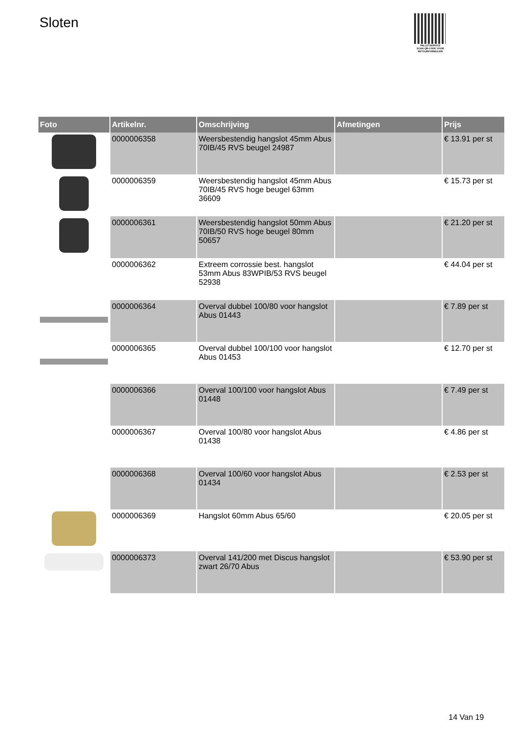Sloten
PALLETSERVICE
SCAN QR-CODE VOOR RETOURFORMULIER
| Foto | Artikelnr. | Omschrijving | Afmetingen | Prijs |
| --- | --- | --- | --- | --- |
| | 0000006358 | Weersbestendig hangslot 45mm Abus 70IB/45 RVS beugel 24987 | | € 13.91 per st |
| | 0000006359 | Weersbestendig hangslot 45mm Abus 70IB/45 RVS hoge beugel 63mm 36609 | | € 15.73 per st |
| | 0000006361 | Weersbestendig hangslot 50mm Abus 70IB/50 RVS hoge beugel 80mm 50657 | | € 21.20 per st |
| | 0000006362 | Extreem corrossie best. hangslot 53mm Abus 83WPIB/53 RVS beugel 52938 | | € 44.04 per st |
| | 0000006364 | Overval dubbel 100/80 voor hangslot Abus 01443 | | € 7.89 per st |
| | 0000006365 | Overval dubbel 100/100 voor hangslot Abus 01453 | | € 12.70 per st |
| | 0000006366 | Overval 100/100 voor hangslot Abus 01448 | | € 7.49 per st |
| | 0000006367 | Overval 100/80 voor hangslot Abus 01438 | | € 4.86 per st |
| | 0000006368 | Overval 100/60 voor hangslot Abus 01434 | | € 2.53 per st |
| | 0000006369 | Hangslot 60mm Abus 65/60 | | € 20.05 per st |
| | 0000006373 | Overval 141/200 met Discus hangslot zwart 26/70 Abus | | € 53.90 per st |
14 Van 19